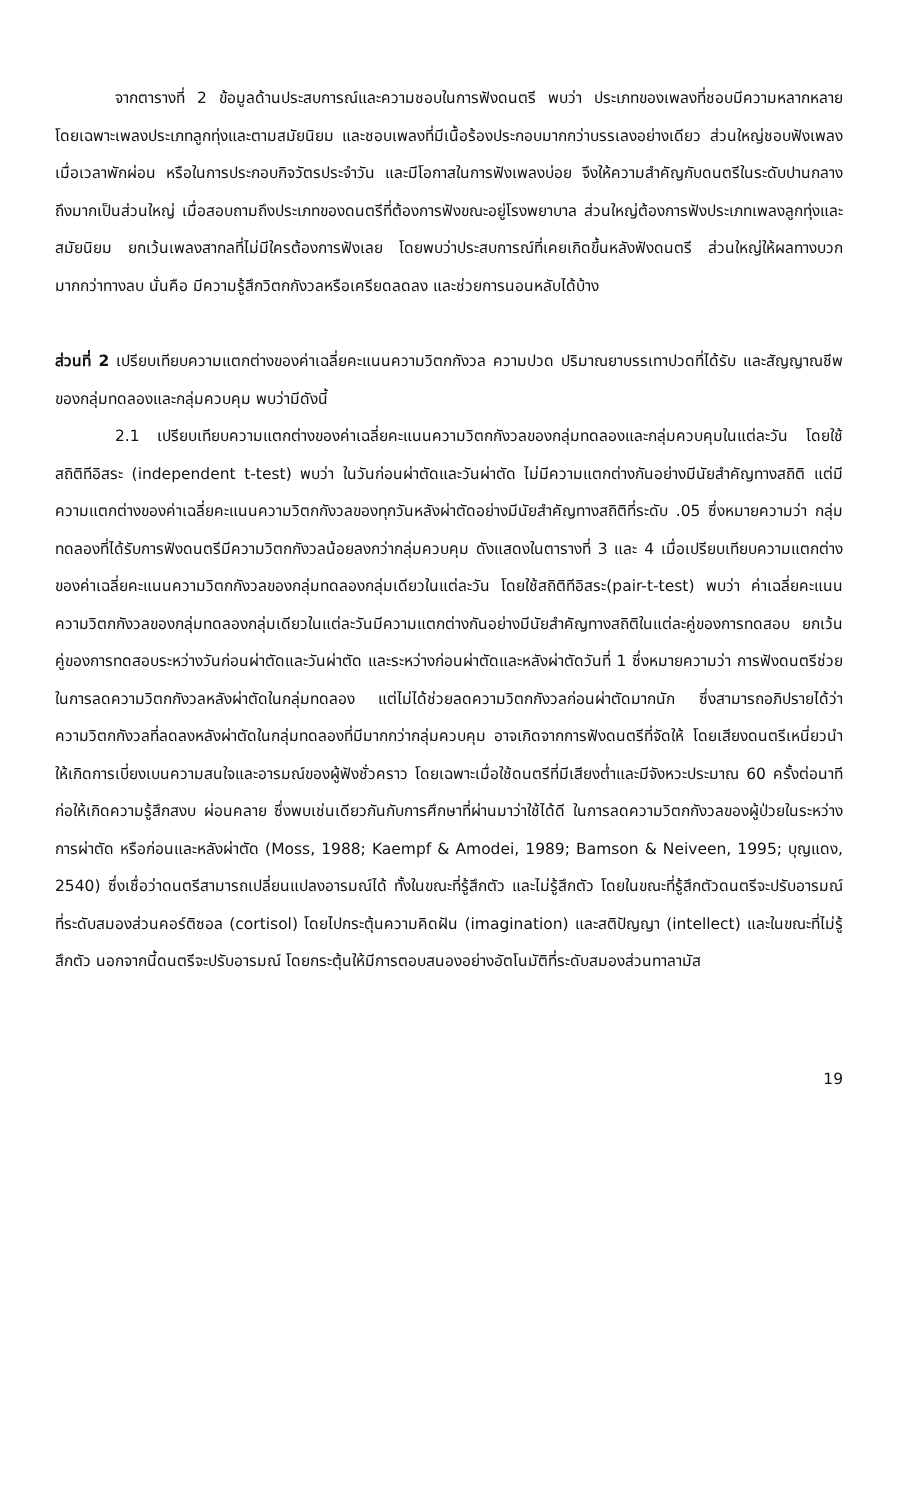จากตารางที่ 2 ข้อมูลด้านประสบการณ์และความชอบในการฟังดนตรี พบว่า ประเภทของเพลงที่ชอบมีความหลากหลาย โดยเฉพาะเพลงประเภทลูกทุ่งและตามสมัยนิยม และชอบเพลงที่มีเนื้อร้องประกอบมากกว่าบรรเลงอย่างเดียว ส่วนใหญ่ชอบฟังเพลงเมื่อเวลาพักผ่อน หรือในการประกอบกิจวัตรประจำวัน และมีโอกาสในการฟังเพลงบ่อย จึงให้ความสำคัญกับดนตรีในระดับปานกลางถึงมากเป็นส่วนใหญ่ เมื่อสอบถามถึงประเภทของดนตรีที่ต้องการฟังขณะอยู่โรงพยาบาล ส่วนใหญ่ต้องการฟังประเภทเพลงลูกทุ่งและสมัยนิยม ยกเว้นเพลงสากลที่ไม่มีใครต้องการฟังเลย โดยพบว่าประสบการณ์ที่เคยเกิดขึ้นหลังฟังดนตรี ส่วนใหญ่ให้ผลทางบวกมากกว่าทางลบ นั่นคือ มีความรู้สึกวิตกกังวลหรือเครียดลดลง และช่วยการนอนหลับได้บ้าง
ส่วนที่ 2 เปรียบเทียบความแตกต่างของค่าเฉลี่ยคะแนนความวิตกกังวล ความปวด ปริมาณยาบรรเทาปวดที่ได้รับ และสัญญาณชีพของกลุ่มทดลองและกลุ่มควบคุม พบว่ามีดังนี้
2.1 เปรียบเทียบความแตกต่างของค่าเฉลี่ยคะแนนความวิตกกังวลของกลุ่มทดลองและกลุ่มควบคุมในแต่ละวัน โดยใช้สถิติทีอิสระ (independent t-test) พบว่า ในวันก่อนผ่าตัดและวันผ่าตัด ไม่มีความแตกต่างกันอย่างมีนัยสำคัญทางสถิติ แต่มีความแตกต่างของค่าเฉลี่ยคะแนนความวิตกกังวลของทุกวันหลังผ่าตัดอย่างมีนัยสำคัญทางสถิติที่ระดับ .05 ซึ่งหมายความว่า กลุ่มทดลองที่ได้รับการฟังดนตรีมีความวิตกกังวลน้อยลงกว่ากลุ่มควบคุม ดังแสดงในตารางที่ 3 และ 4 เมื่อเปรียบเทียบความแตกต่างของค่าเฉลี่ยคะแนนความวิตกกังวลของกลุ่มทดลองกลุ่มเดียวในแต่ละวัน โดยใช้สถิติทีอิสระ(pair-t-test) พบว่า ค่าเฉลี่ยคะแนนความวิตกกังวลของกลุ่มทดลองกลุ่มเดียวในแต่ละวันมีความแตกต่างกันอย่างมีนัยสำคัญทางสถิติในแต่ละคู่ของการทดสอบ ยกเว้นคู่ของการทดสอบระหว่างวันก่อนผ่าตัดและวันผ่าตัด และระหว่างก่อนผ่าตัดและหลังผ่าตัดวันที่ 1 ซึ่งหมายความว่า การฟังดนตรีช่วยในการลดความวิตกกังวลหลังผ่าตัดในกลุ่มทดลอง แต่ไม่ได้ช่วยลดความวิตกกังวลก่อนผ่าตัดมากนัก ซึ่งสามารถอภิปรายได้ว่า ความวิตกกังวลที่ลดลงหลังผ่าตัดในกลุ่มทดลองที่มีมากกว่ากลุ่มควบคุม อาจเกิดจากการฟังดนตรีที่จัดให้ โดยเสียงดนตรีเหนี่ยวนำให้เกิดการเบี่ยงเบนความสนใจและอารมณ์ของผู้ฟังชั่วคราว โดยเฉพาะเมื่อใช้ดนตรีที่มีเสียงต่ำและมีจังหวะประมาณ 60 ครั้งต่อนาที ก่อให้เกิดความรู้สึกสงบ ผ่อนคลาย ซึ่งพบเช่นเดียวกันกับการศึกษาที่ผ่านมาว่าใช้ได้ดี ในการลดความวิตกกังวลของผู้ป่วยในระหว่างการผ่าตัด หรือก่อนและหลังผ่าตัด (Moss, 1988; Kaempf & Amodei, 1989; Bamson & Neiveen, 1995; บุญแดง, 2540) ซึ่งเชื่อว่าดนตรีสามารถเปลี่ยนแปลงอารมณ์ได้ ทั้งในขณะที่รู้สึกตัว และไม่รู้สึกตัว โดยในขณะที่รู้สึกตัวดนตรีจะปรับอารมณ์ที่ระดับสมองส่วนคอร์ติซอล (cortisol) โดยไปกระตุ้นความคิดฝัน (imagination) และสติปัญญา (intellect) และในขณะที่ไม่รู้สึกตัว นอกจากนี้ดนตรีจะปรับอารมณ์ โดยกระตุ้นให้มีการตอบสนองอย่างอัตโนมัติที่ระดับสมองส่วนทาลามัส
19